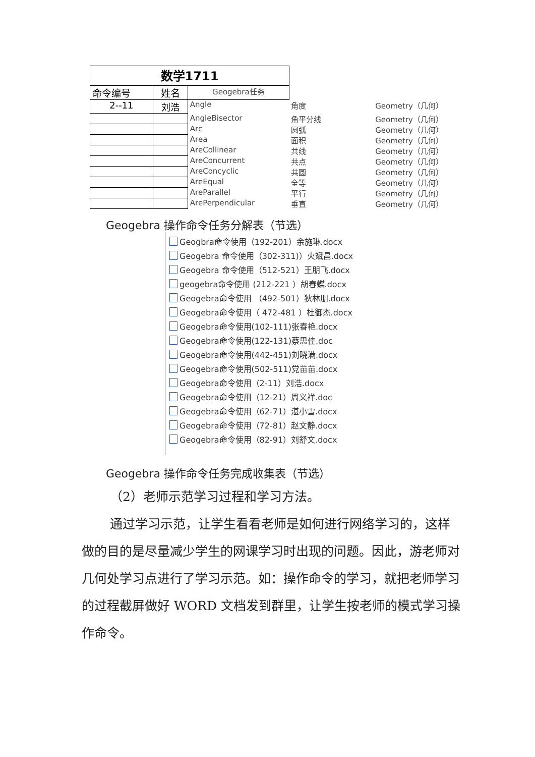| 数学1711 | | | | |
| 命令编号 | 姓名 | Geogebra任务 | | |
| 2--11 | 刘浩 | Angle | 角度 | Geometry（几何） |
| | | AngleBisector | 角平分线 | Geometry（几何） |
| | | Arc | 圆弧 | Geometry（几何） |
| | | Area | 面积 | Geometry（几何） |
| | | AreCollinear | 共线 | Geometry（几何） |
| | | AreConcurrent | 共点 | Geometry（几何） |
| | | AreConcyclic | 共圆 | Geometry（几何） |
| | | AreEqual | 全等 | Geometry（几何） |
| | | AreParallel | 平行 | Geometry（几何） |
| | | ArePerpendicular | 垂直 | Geometry（几何） |
Geogebra 操作命令任务分解表（节选）
Geogbra命令使用（192-201）余施琳.docx
Geogebra 命令使用（302-311)）火斌昌.docx
Geogebra 命令使用（512-521）王朋飞.docx
geogebra命令使用 (212-221 ）胡春蝶.docx
Geogebra命令使用 （492-501）狄林朋.docx
Geogebra命令使用（ 472-481 ）杜御杰.docx
Geogebra命令使用(102-111)张春艳.docx
Geogebra命令使用(122-131)蔡思佳.doc
Geogebra命令使用(442-451)刘晓满.docx
Geogebra命令使用(502-511)党苗苗.docx
Geogebra命令使用（2-11）刘浩.docx
Geogebra命令使用（12-21）周义祥.doc
Geogebra命令使用（62-71）湛小雪.docx
Geogebra命令使用（72-81）赵文静.docx
Geogebra命令使用（82-91）刘舒文.docx
Geogebra 操作命令任务完成收集表（节选）
（2）老师示范学习过程和学习方法。
通过学习示范，让学生看看老师是如何进行网络学习的，这样做的目的是尽量减少学生的网课学习时出现的问题。因此，游老师对几何处学习点进行了学习示范。如：操作命令的学习，就把老师学习的过程截屏做好 WORD 文档发到群里，让学生按老师的模式学习操作命令。